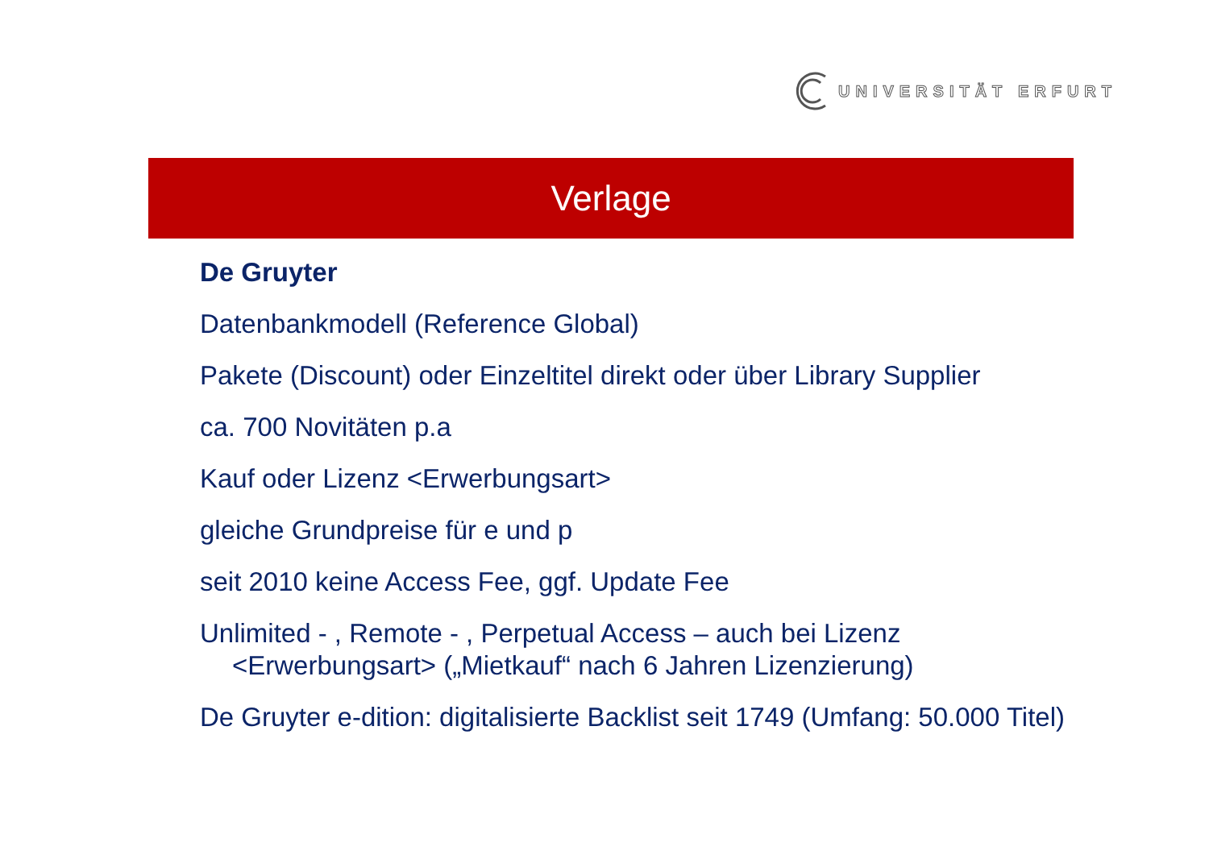UNIVERSITÄT ERFURT
Verlage
De Gruyter
Datenbankmodell (Reference Global)
Pakete (Discount) oder Einzeltitel direkt oder über Library Supplier
ca. 700 Novitäten p.a
Kauf oder Lizenz <Erwerbungsart>
gleiche Grundpreise für e und p
seit 2010 keine Access Fee, ggf. Update Fee
Unlimited - , Remote - , Perpetual Access – auch bei Lizenz <Erwerbungsart> („Mietkauf“ nach 6 Jahren Lizenzierung)
De Gruyter e-dition: digitalisierte Backlist seit 1749 (Umfang: 50.000 Titel)